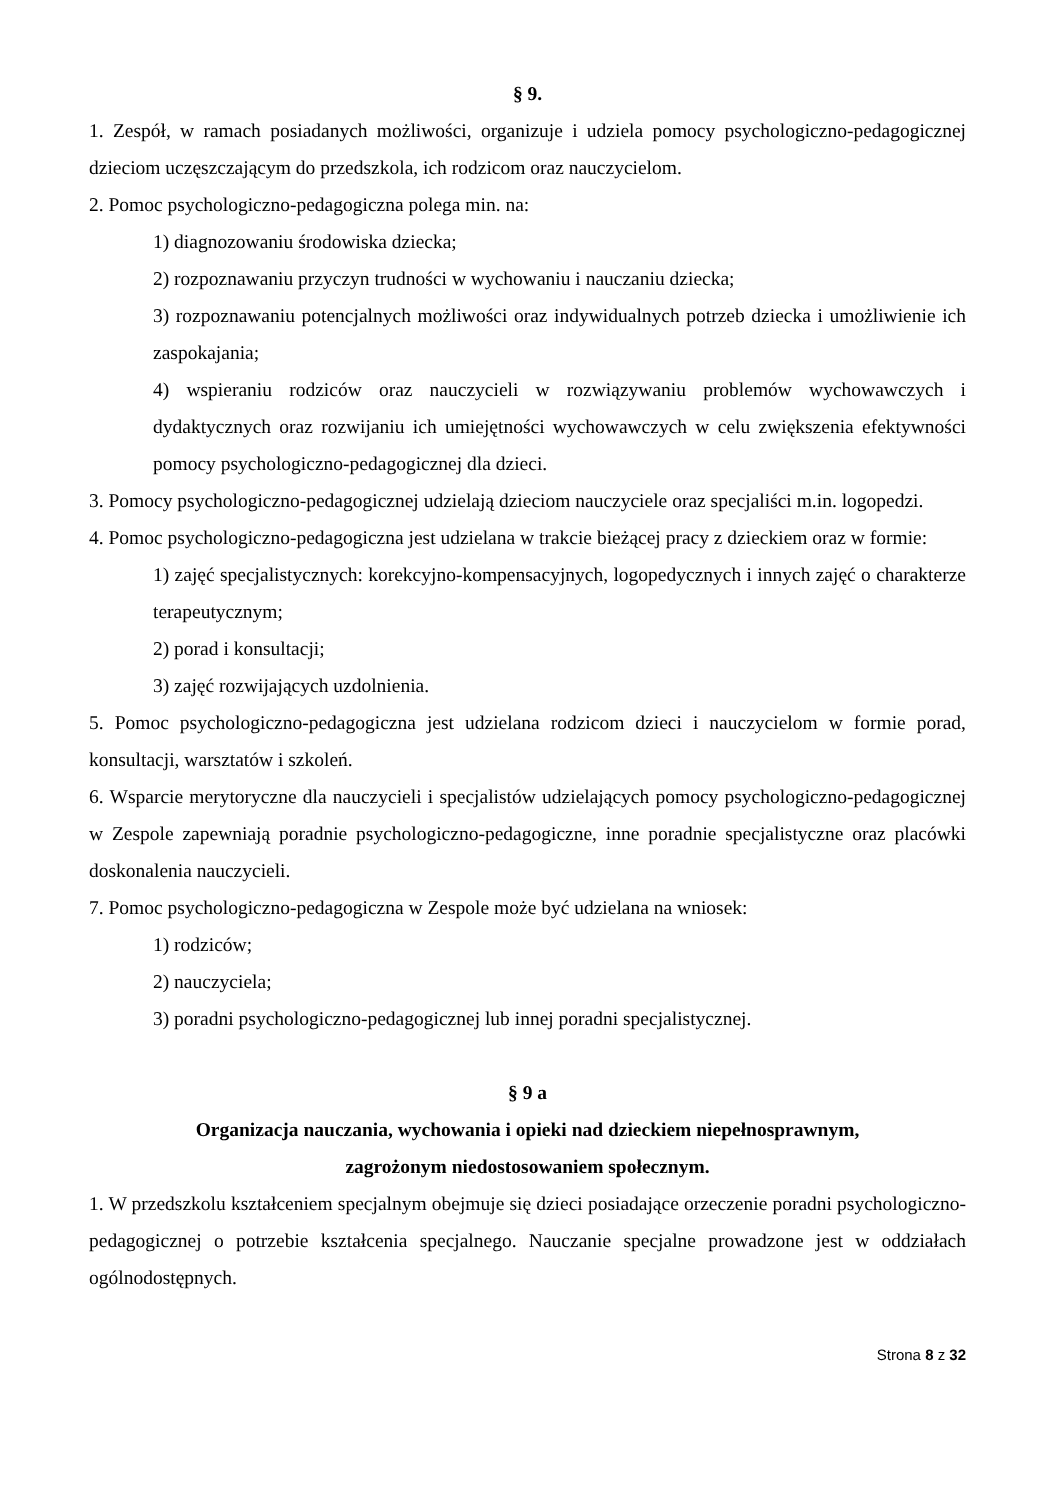§ 9.
1. Zespół, w ramach posiadanych możliwości, organizuje i udziela pomocy psychologiczno-pedagogicznej dzieciom uczęszczającym do przedszkola, ich rodzicom oraz nauczycielom.
2. Pomoc psychologiczno-pedagogiczna polega min. na:
1) diagnozowaniu środowiska dziecka;
2) rozpoznawaniu przyczyn trudności w wychowaniu i nauczaniu dziecka;
3) rozpoznawaniu potencjalnych możliwości oraz indywidualnych potrzeb dziecka i umożliwienie ich zaspokajania;
4) wspieraniu rodziców oraz nauczycieli w rozwiązywaniu problemów wychowawczych i dydaktycznych oraz rozwijaniu ich umiejętności wychowawczych w celu zwiększenia efektywności pomocy psychologiczno-pedagogicznej dla dzieci.
3. Pomocy psychologiczno-pedagogicznej udzielają dzieciom nauczyciele oraz specjaliści m.in. logopedzi.
4. Pomoc psychologiczno-pedagogiczna jest udzielana w trakcie bieżącej pracy z dzieckiem oraz w formie:
1) zajęć specjalistycznych: korekcyjno-kompensacyjnych, logopedycznych i innych zajęć o charakterze terapeutycznym;
2) porad i konsultacji;
3) zajęć rozwijających uzdolnienia.
5. Pomoc psychologiczno-pedagogiczna jest udzielana rodzicom dzieci i nauczycielom w formie porad, konsultacji, warsztatów i szkoleń.
6. Wsparcie merytoryczne dla nauczycieli i specjalistów udzielających pomocy psychologiczno-pedagogicznej w Zespole zapewniają poradnie psychologiczno-pedagogiczne, inne poradnie specjalistyczne oraz placówki doskonalenia nauczycieli.
7. Pomoc psychologiczno-pedagogiczna w Zespole może być udzielana na wniosek:
1) rodziców;
2) nauczyciela;
3) poradni psychologiczno-pedagogicznej lub innej poradni specjalistycznej.
§ 9 a
Organizacja nauczania, wychowania i opieki nad dzieckiem niepełnosprawnym,
zagrożonym niedostosowaniem społecznym.
1. W przedszkolu kształceniem specjalnym obejmuje się dzieci posiadające orzeczenie poradni psychologiczno-pedagogicznej o potrzebie kształcenia specjalnego. Nauczanie specjalne prowadzone jest w oddziałach ogólnodostępnych.
Strona 8 z 32